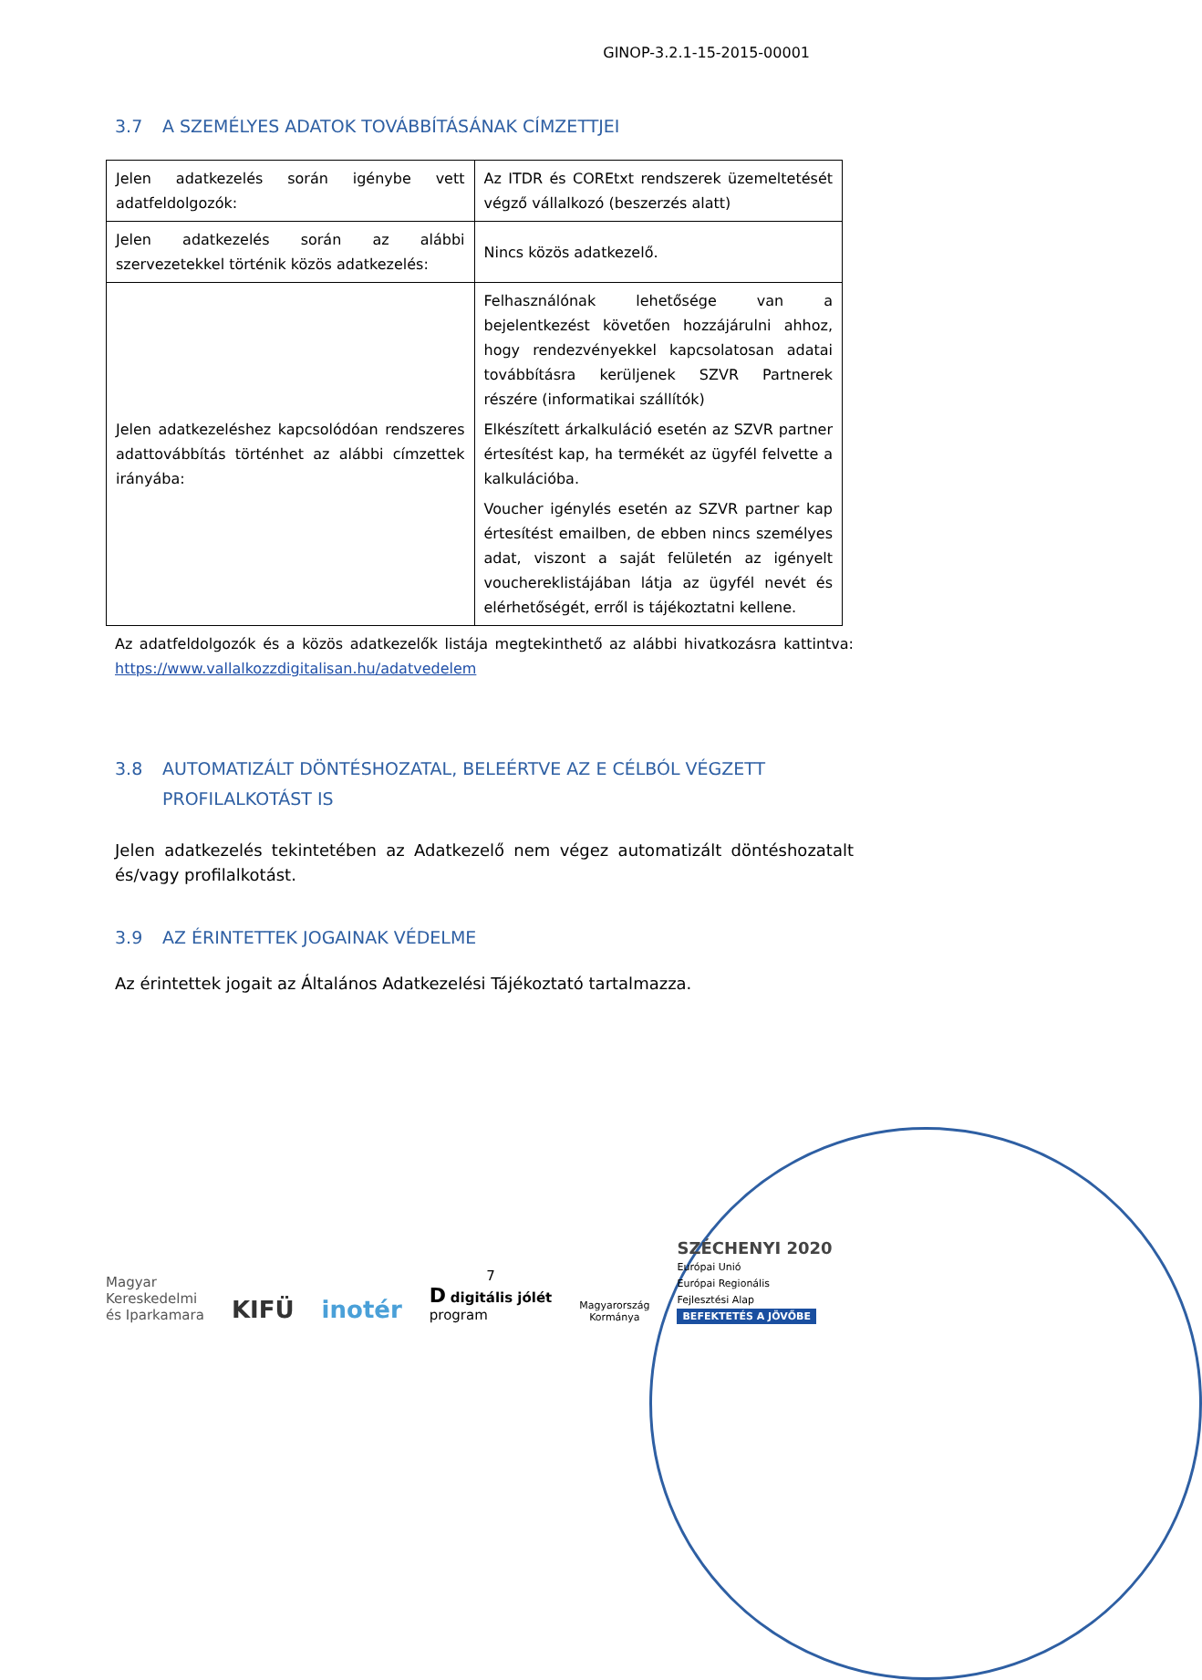GINOP-3.2.1-15-2015-00001
3.7 A SZEMÉLYES ADATOK TOVÁBBÍTÁSÁNAK CÍMZETTJEI
| Jelen adatkezelés során igénybe vett adatfeldolgozók: | Az ITDR és COREtxt rendszerek üzemeltetését végző vállalkozó (beszerzés alatt) |
| Jelen adatkezelés során az alábbi szervezetekkel történik közös adatkezelés: | Nincs közös adatkezelő. |
| Jelen adatkezeléshez kapcsolódóan rendszeres adattovábbítás történhet az alábbi címzettek irányába: | Felhasználónak lehetősége van a bejelentkezést követően hozzájárulni ahhoz, hogy rendezvényekkel kapcsolatosan adatai továbbításra kerüljenek SZVR Partnerek részére (informatikai szállítók) Elkészített árkalkuláció esetén az SZVR partner értesítést kap, ha termékét az ügyfél felvette a kalkulációba. Voucher igénylés esetén az SZVR partner kap értesítést emailben, de ebben nincs személyes adat, viszont a saját felületén az igényelt vouchereklistájában látja az ügyfél nevét és elérhetőségét, erről is tájékoztatni kellene. |
Az adatfeldolgozók és a közös adatkezelők listája megtekinthető az alábbi hivatkozásra kattintva: https://www.vallalkozzdigitalisan.hu/adatvedelem
3.8 AUTOMATIZÁLT DÖNTÉSHOZATAL, BELEÉRTVE AZ E CÉLBÓL VÉGZETT PROFILALKOTÁST IS
Jelen adatkezelés tekintetében az Adatkezelő nem végez automatizált döntéshozatalt és/vagy profilalkotást.
3.9 AZ ÉRINTETTEK JOGAINAK VÉDELME
Az érintettek jogait az Általános Adatkezelési Tájékoztató tartalmazza.
Magyar
Kereskedelmi
és Iparkamara
KIFÜ
inotér
7
D digitális jólét
program
Magyarország
Kormánya
SZÉCHENYI 2020
Európai Unió
Európai Regionális
Fejlesztési Alap
BEFEKTETÉS A JÖVŐBE